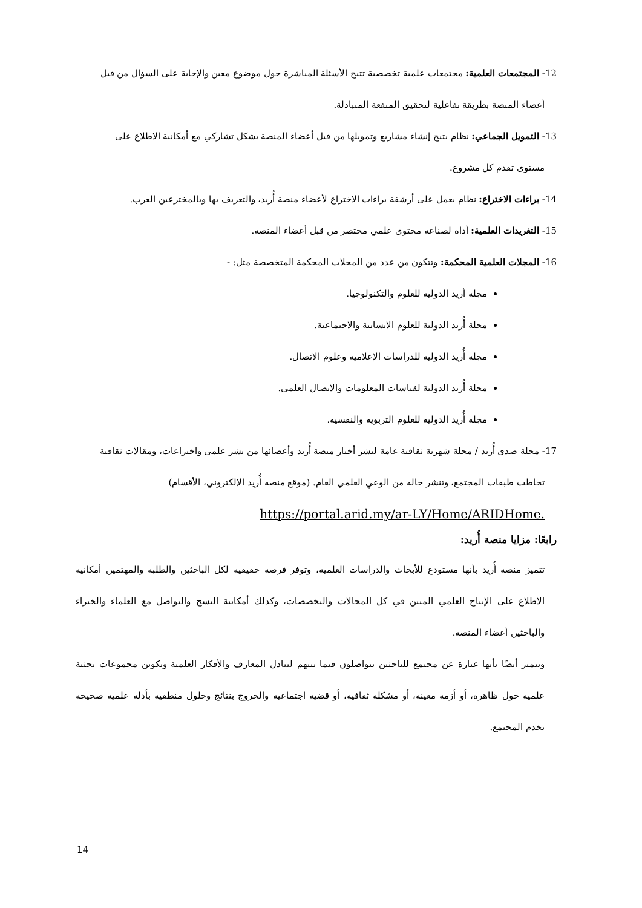12- المجتمعات العلمية: مجتمعات علمية تخصصية تتيح الأسئلة المباشرة حول موضوع معين والإجابة على السؤال من قبل
أعضاء المنصة بطريقة تفاعلية لتحقيق المنفعة المتبادلة.
13- التمويل الجماعي: نظام يتيح إنشاء مشاريع وتمويلها من قبل أعضاء المنصة بشكل تشاركي مع أمكانية الاطلاع على
مستوى تقدم كل مشروع.
14- براءات الاختراع: نظام يعمل على أرشفة براءات الاختراع لأعضاء منصة أُريد، والتعريف بها وبالمخترعين العرب.
15- التغريدات العلمية: أداة لصناعة محتوى علمي مختصر من قبل أعضاء المنصة.
16- المجلات العلمية المحكمة: وتتكون من عدد من المجلات المحكمة المتخصصة مثل: -
مجلة أريد الدولية للعلوم والتكنولوجيا.
مجلة أُريد الدولية للعلوم الانسانية والاجتماعية.
مجلة أُريد الدولية للدراسات الإعلامية وعلوم الاتصال.
مجلة أُريد الدولية لقياسات المعلومات والاتصال العلمي.
مجلة أُريد الدولية للعلوم التربوية والنفسية.
17- مجلة صدى أُريد / مجلة شهرية ثقافية عامة لنشر أخبار منصة أُريد وأعضائها من نشر علمي واختراعات، ومقالات ثقافية
تخاطب طبقات المجتمع، وتنشر حالة من الوعيِ العلمي العام. (موقع منصة أُريد الإلكتروني، الأقسام)
https://portal.arid.my/ar-LY/Home/ARIDHome.
رابعًا: مزايا منصة أُريد:
تتميز منصة أُريد بأنها مستودع للأبحاث والدراسات العلمية، وتوفر فرصة حقيقية لكل الباحثين والطلبة والمهتمين أمكانية الاطلاع على الإنتاج العلمي المتين في كل المجالات والتخصصات، وكذلك أمكانية النسخ والتواصل مع العلماء والخبراء والباحثين أعضاء المنصة.
وتتميز أيضًا بأنها عبارة عن مجتمع للباحثين يتواصلون فيما بينهم لتبادل المعارف والأفكار العلمية وتكوين مجموعات بحثية علمية حول ظاهرة، أو أزمة معينة، أو مشكلة ثقافية، أو قضية اجتماعية والخروج بنتائج وحلول منطقية بأدلة علمية صحيحة تخدم المجتمع.
14